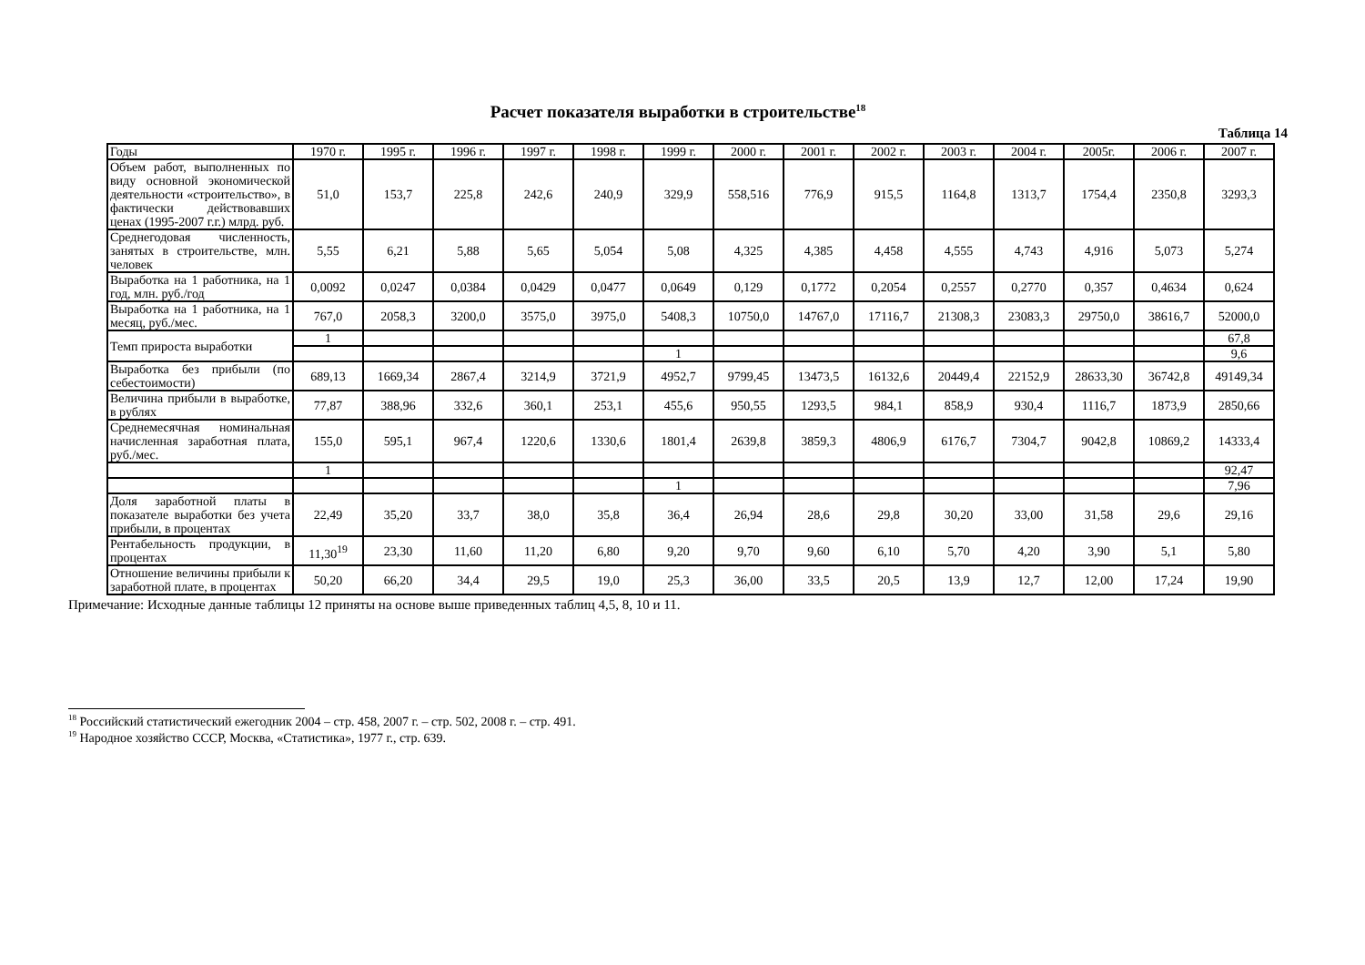Расчет показателя выработки в строительстве<sup>18</sup>
Таблица 14
| Годы | 1970 г. | 1995 г. | 1996 г. | 1997 г. | 1998 г. | 1999 г. | 2000 г. | 2001 г. | 2002 г. | 2003 г. | 2004 г. | 2005г. | 2006 г. | 2007 г. |
| --- | --- | --- | --- | --- | --- | --- | --- | --- | --- | --- | --- | --- | --- | --- |
| Объем работ, выполненных по виду основной экономической деятельности «строительство», в фактически действовавших ценах (1995-2007 г.г.) млрд. руб. | 51,0 | 153,7 | 225,8 | 242,6 | 240,9 | 329,9 | 558,516 | 776,9 | 915,5 | 1164,8 | 1313,7 | 1754,4 | 2350,8 | 3293,3 |
| Среднегодовая численность, занятых в строительстве, млн. человек | 5,55 | 6,21 | 5,88 | 5,65 | 5,054 | 5,08 | 4,325 | 4,385 | 4,458 | 4,555 | 4,743 | 4,916 | 5,073 | 5,274 |
| Выработка на 1 работника, на 1 год, млн. руб./год | 0,0092 | 0,0247 | 0,0384 | 0,0429 | 0,0477 | 0,0649 | 0,129 | 0,1772 | 0,2054 | 0,2557 | 0,2770 | 0,357 | 0,4634 | 0,624 |
| Выработка на 1 работника, на 1 месяц, руб./мес. | 767,0 | 2058,3 | 3200,0 | 3575,0 | 3975,0 | 5408,3 | 10750,0 | 14767,0 | 17116,7 | 21308,3 | 23083,3 | 29750,0 | 38616,7 | 52000,0 |
| Темп прироста выработки | 1 | | | | | | | | | | | | | 67,8 |
| | | | | | | 1 | | | | | | | | 9,6 |
| Выработка без прибыли (по себестоимости) | 689,13 | 1669,34 | 2867,4 | 3214,9 | 3721,9 | 4952,7 | 9799,45 | 13473,5 | 16132,6 | 20449,4 | 22152,9 | 28633,30 | 36742,8 | 49149,34 |
| Величина прибыли в выработке, в рублях | 77,87 | 388,96 | 332,6 | 360,1 | 253,1 | 455,6 | 950,55 | 1293,5 | 984,1 | 858,9 | 930,4 | 1116,7 | 1873,9 | 2850,66 |
| Среднемесячная номинальная начисленная заработная плата, руб./мес. | 155,0 | 595,1 | 967,4 | 1220,6 | 1330,6 | 1801,4 | 2639,8 | 3859,3 | 4806,9 | 6176,7 | 7304,7 | 9042,8 | 10869,2 | 14333,4 |
| | 1 | | | | | | | | | | | | | 92,47 |
| | | | | | | 1 | | | | | | | | 7,96 |
| Доля заработной платы в показателе выработки без учета прибыли, в процентах | 22,49 | 35,20 | 33,7 | 38,0 | 35,8 | 36,4 | 26,94 | 28,6 | 29,8 | 30,20 | 33,00 | 31,58 | 29,6 | 29,16 |
| Рентабельность продукции, в процентах | 11,30<sup>19</sup> | 23,30 | 11,60 | 11,20 | 6,80 | 9,20 | 9,70 | 9,60 | 6,10 | 5,70 | 4,20 | 3,90 | 5,1 | 5,80 |
| Отношение величины прибыли к заработной плате, в процентах | 50,20 | 66,20 | 34,4 | 29,5 | 19,0 | 25,3 | 36,00 | 33,5 | 20,5 | 13,9 | 12,7 | 12,00 | 17,24 | 19,90 |
Примечание: Исходные данные таблицы 12 приняты на основе выше приведенных таблиц 4,5, 8, 10 и 11.
<sup>18</sup> Российский статистический ежегодник 2004 – стр. 458, 2007 г. – стр. 502, 2008 г. – стр. 491.
<sup>19</sup> Народное хозяйство СССР, Москва, «Статистика», 1977 г., стр. 639.